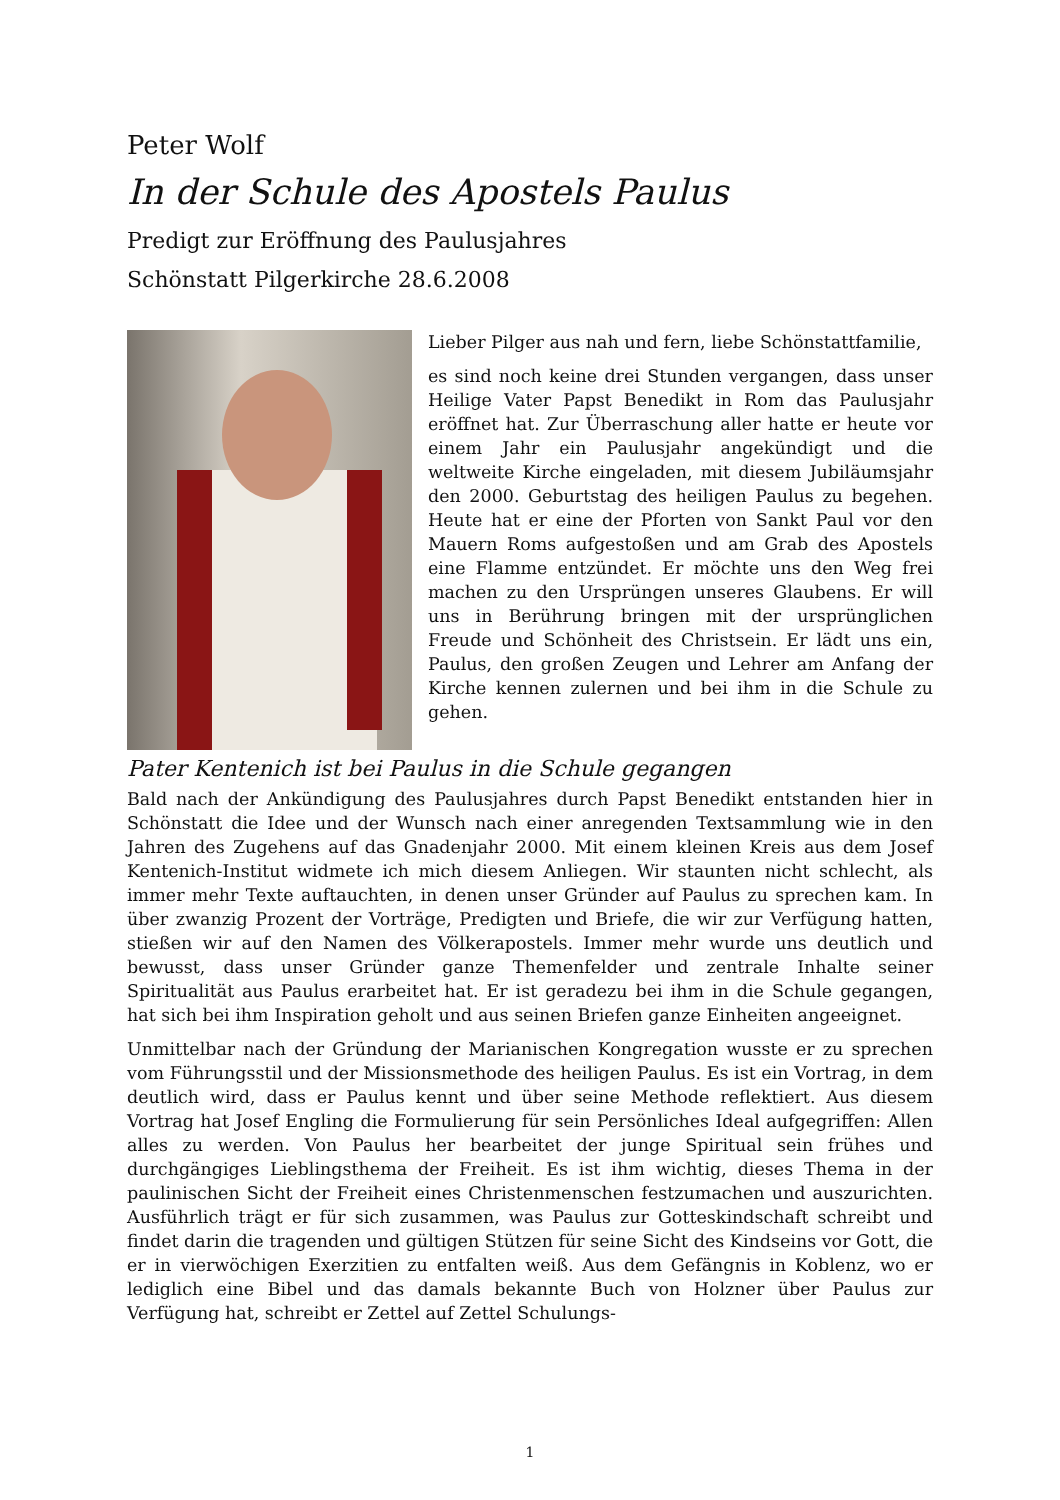Peter Wolf
In der Schule des Apostels Paulus
Predigt zur Eröffnung des Paulusjahres
Schönstatt Pilgerkirche 28.6.2008
Lieber Pilger aus nah und fern, liebe Schönstattfamilie,
es sind noch keine drei Stunden vergangen, dass unser Heilige Vater Papst Benedikt in Rom das Paulusjahr eröffnet hat. Zur Überraschung aller hatte er heute vor einem Jahr ein Paulusjahr angekündigt und die weltweite Kirche eingeladen, mit diesem Jubiläumsjahr den 2000. Geburtstag des heiligen Paulus zu begehen. Heute hat er eine der Pforten von Sankt Paul vor den Mauern Roms aufgestoßen und am Grab des Apostels eine Flamme entzündet. Er möchte uns den Weg frei machen zu den Ursprüngen unseres Glaubens. Er will uns in Berührung bringen mit der ursprünglichen Freude und Schönheit des Christsein. Er lädt uns ein, Paulus, den großen Zeugen und Lehrer am Anfang der Kirche kennen zulernen und bei ihm in die Schule zu gehen.
Pater Kentenich ist bei Paulus in die Schule gegangen
Bald nach der Ankündigung des Paulusjahres durch Papst Benedikt entstanden hier in Schönstatt die Idee und der Wunsch nach einer anregenden Textsammlung wie in den Jahren des Zugehens auf das Gnadenjahr 2000. Mit einem kleinen Kreis aus dem Josef Kentenich-Institut widmete ich mich diesem Anliegen. Wir staunten nicht schlecht, als immer mehr Texte auftauchten, in denen unser Gründer auf Paulus zu sprechen kam. In über zwanzig Prozent der Vorträge, Predigten und Briefe, die wir zur Verfügung hatten, stießen wir auf den Namen des Völkerapostels. Immer mehr wurde uns deutlich und bewusst, dass unser Gründer ganze Themenfelder und zentrale Inhalte seiner Spiritualität aus Paulus erarbeitet hat. Er ist geradezu bei ihm in die Schule gegangen, hat sich bei ihm Inspiration geholt und aus seinen Briefen ganze Einheiten angeeignet.
Unmittelbar nach der Gründung der Marianischen Kongregation wusste er zu sprechen vom Führungsstil und der Missionsmethode des heiligen Paulus. Es ist ein Vortrag, in dem deutlich wird, dass er Paulus kennt und über seine Methode reflektiert. Aus diesem Vortrag hat Josef Engling die Formulierung für sein Persönliches Ideal aufgegriffen: Allen alles zu werden. Von Paulus her bearbeitet der junge Spiritual sein frühes und durchgängiges Lieblingsthema der Freiheit. Es ist ihm wichtig, dieses Thema in der paulinischen Sicht der Freiheit eines Christenmenschen festzumachen und auszurichten. Ausführlich trägt er für sich zusammen, was Paulus zur Gotteskindschaft schreibt und findet darin die tragenden und gültigen Stützen für seine Sicht des Kindseins vor Gott, die er in vierwöchigen Exerzitien zu entfalten weiß. Aus dem Gefängnis in Koblenz, wo er lediglich eine Bibel und das damals bekannte Buch von Holzner über Paulus zur Verfügung hat, schreibt er Zettel auf Zettel Schulungs-
1